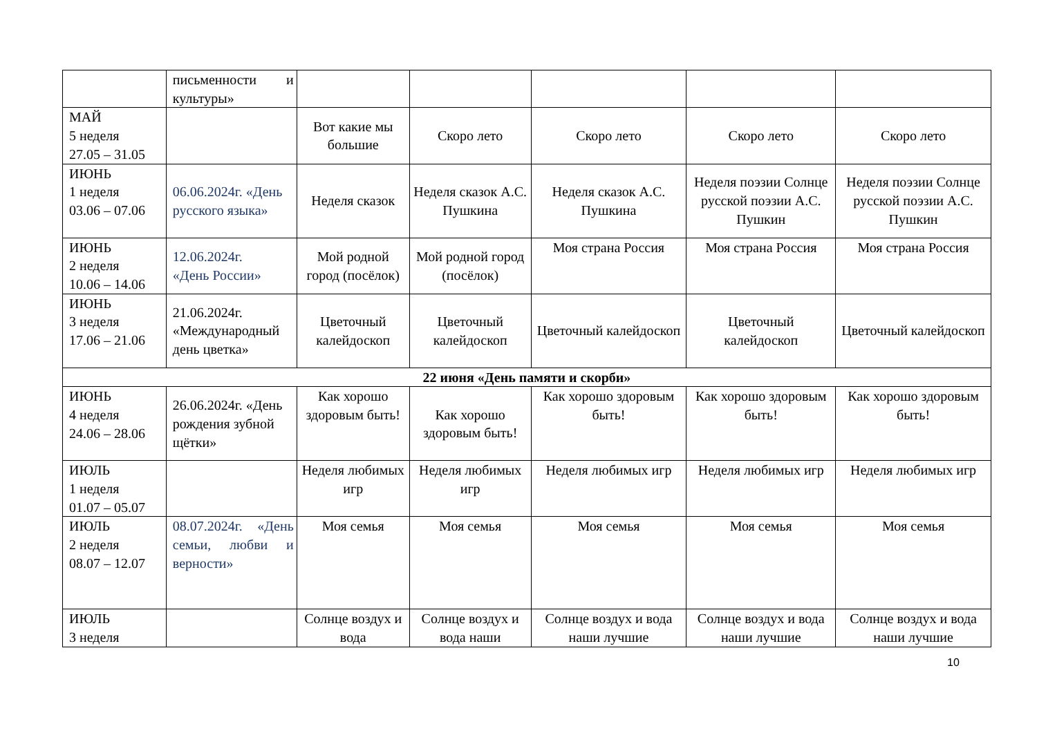| | письменности и культуры» | | | | | |
| МАЙ 5 неделя 27.05 – 31.05 | | Вот какие мы большие | Скоро лето | Скоро лето | Скоро лето | Скоро лето |
| ИЮНЬ 1 неделя 03.06 – 07.06 | 06.06.2024г. «День русского языка» | Неделя сказок | Неделя сказок А.С. Пушкина | Неделя сказок А.С. Пушкина | Неделя поэзии Солнце русской поэзии А.С. Пушкин | Неделя поэзии Солнце русской поэзии А.С. Пушкин |
| ИЮНЬ 2 неделя 10.06 – 14.06 | 12.06.2024г. «День России» | Мой родной город (посёлок) | Мой родной город (посёлок) | Моя страна Россия | Моя страна Россия | Моя страна Россия |
| ИЮНЬ 3 неделя 17.06 – 21.06 | 21.06.2024г. «Международный день цветка» | Цветочный калейдоскоп | Цветочный калейдоскоп | Цветочный калейдоскоп | Цветочный калейдоскоп | Цветочный калейдоскоп |
| 22 июня «День памяти и скорби» | | | | | | |
| ИЮНЬ 4 неделя 24.06 – 28.06 | 26.06.2024г. «День рождения зубной щётки» | Как хорошо здоровым быть! | Как хорошо здоровым быть! | Как хорошо здоровым быть! | Как хорошо здоровым быть! | Как хорошо здоровым быть! |
| ИЮЛЬ 1 неделя 01.07 – 05.07 | | Неделя любимых игр | Неделя любимых игр | Неделя любимых игр | Неделя любимых игр | Неделя любимых игр |
| ИЮЛЬ 2 неделя 08.07 – 12.07 | 08.07.2024г. «День семьи, любви и верности» | Моя семья | Моя семья | Моя семья | Моя семья | Моя семья |
| ИЮЛЬ 3 неделя | | Солнце воздух и вода | Солнце воздух и вода наши | Солнце воздух и вода наши лучшие | Солнце воздух и вода наши лучшие | Солнце воздух и вода наши лучшие |
10